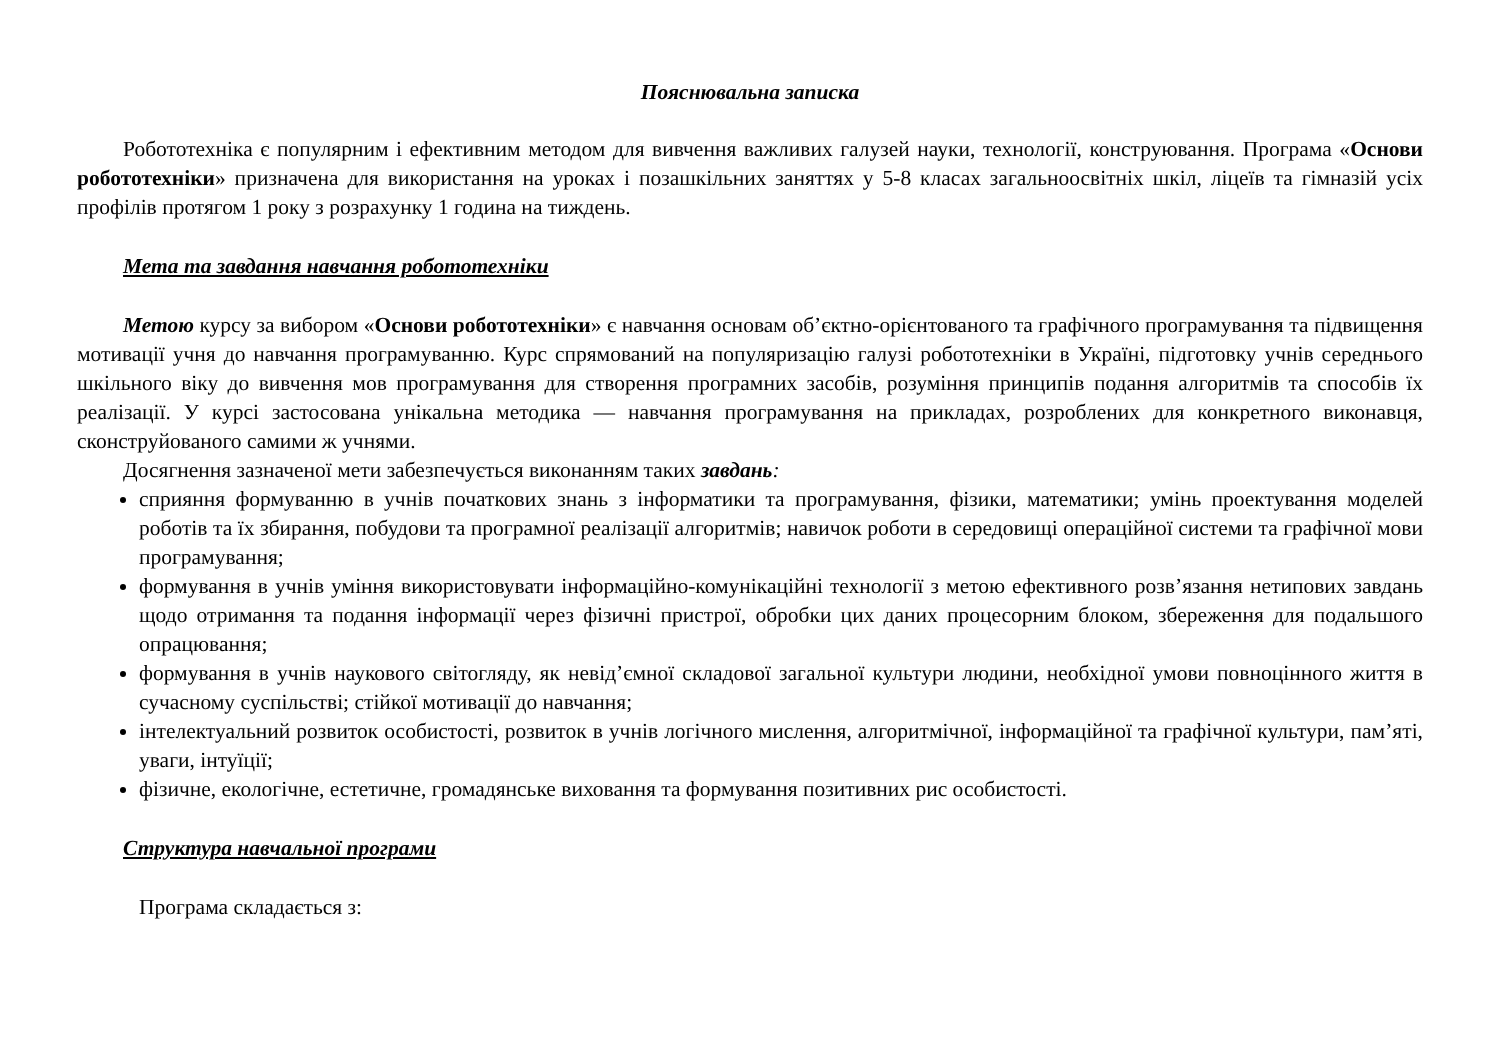Пояснювальна записка
Робототехніка є популярним і ефективним методом для вивчення важливих галузей науки, технології, конструювання. Програма «Основи робототехніки» призначена для використання на уроках і позашкільних заняттях у 5-8 класах загальноосвітніх шкіл, ліцеїв та гімназій усіх профілів протягом 1 року з розрахунку 1 година на тиждень.
Мета та завдання навчання робототехніки
Метою курсу за вибором «Основи робототехніки» є навчання основам об’єктно-орієнтованого та графічного програмування та підвищення мотивації учня до навчання програмуванню. Курс спрямований на популяризацію галузі робототехніки в Україні, підготовку учнів середнього шкільного віку до вивчення мов програмування для створення програмних засобів, розуміння принципів подання алгоритмів та способів їх реалізації. У курсі застосована унікальна методика — навчання програмування на прикладах, розроблених для конкретного виконавця, сконструйованого самими ж учнями.
Досягнення зазначеної мети забезпечується виконанням таких завдань:
сприяння формуванню в учнів початкових знань з інформатики та програмування, фізики, математики; умінь проектування моделей роботів та їх збирання, побудови та програмної реалізації алгоритмів; навичок роботи в середовищі операційної системи та графічної мови програмування;
формування в учнів уміння використовувати інформаційно-комунікаційні технології з метою ефективного розв’язання нетипових завдань щодо отримання та подання інформації через фізичні пристрої, обробки цих даних процесорним блоком, збереження для подальшого опрацювання;
формування в учнів наукового світогляду, як невід’ємної складової загальної культури людини, необхідної умови повноцінного життя в сучасному суспільстві; стійкої мотивації до навчання;
інтелектуальний розвиток особистості, розвиток в учнів логічного мислення, алгоритмічної, інформаційної та графічної культури, пам’яті, уваги, інтуїції;
фізичне, екологічне, естетичне, громадянське виховання та формування позитивних рис особистості.
Структура навчальної програми
Програма складається з: